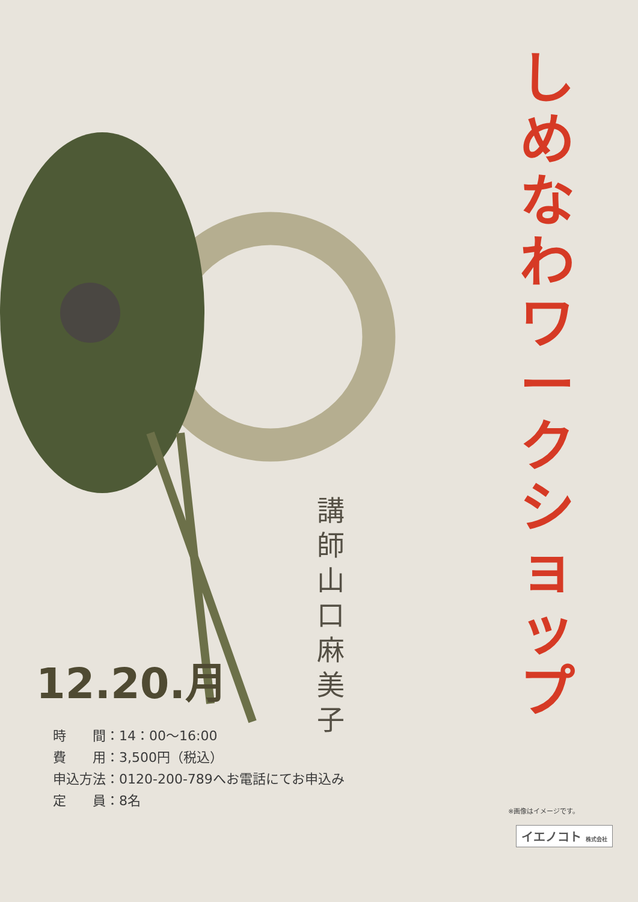しめなわワークショップ
講師 山口麻美子
12.20.月
時　　間：14：00〜16:00
費　　用：3,500円（税込）
申込方法：0120-200-789へお電話にてお申込み
定　　員：8名
※画像はイメージです。
イエノコト 株式会社